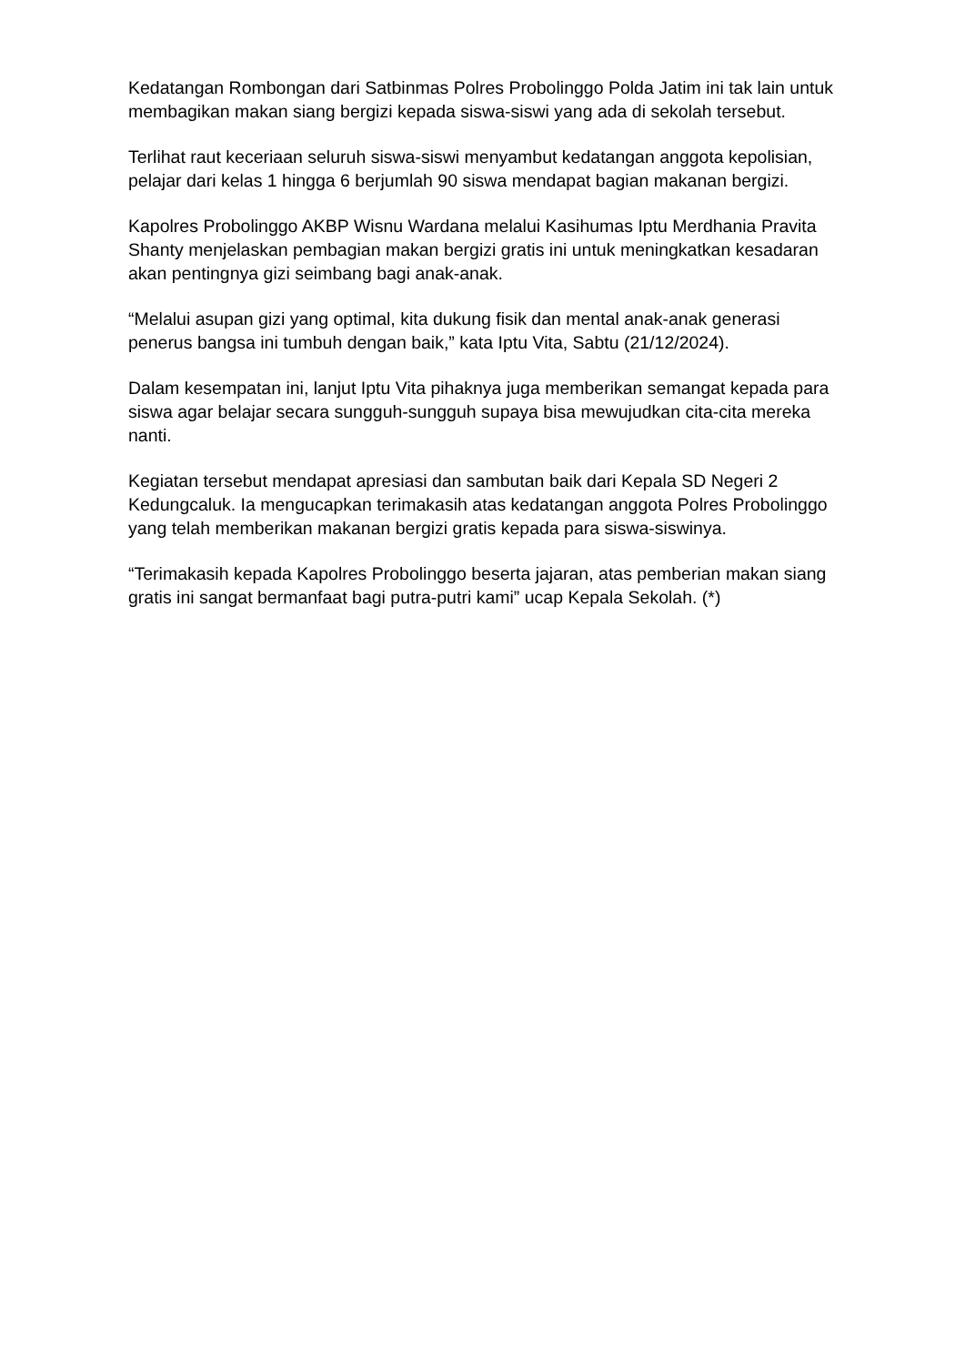Kedatangan Rombongan dari Satbinmas Polres Probolinggo Polda Jatim ini tak lain untuk membagikan makan siang bergizi kepada siswa-siswi yang ada di sekolah tersebut.
Terlihat raut keceriaan seluruh siswa-siswi menyambut kedatangan anggota kepolisian, pelajar dari kelas 1 hingga 6 berjumlah 90 siswa mendapat bagian makanan bergizi.
Kapolres Probolinggo AKBP Wisnu Wardana melalui Kasihumas Iptu Merdhania Pravita Shanty menjelaskan pembagian makan bergizi gratis ini untuk meningkatkan kesadaran akan pentingnya gizi seimbang bagi anak-anak.
“Melalui asupan gizi yang optimal, kita dukung fisik dan mental anak-anak generasi penerus bangsa ini tumbuh dengan baik,” kata Iptu Vita, Sabtu (21/12/2024).
Dalam kesempatan ini, lanjut Iptu Vita pihaknya juga memberikan semangat kepada para siswa agar belajar secara sungguh-sungguh supaya bisa mewujudkan cita-cita mereka nanti.
Kegiatan tersebut mendapat apresiasi dan sambutan baik dari Kepala SD Negeri 2 Kedungcaluk. Ia mengucapkan terimakasih atas kedatangan anggota Polres Probolinggo yang telah memberikan makanan bergizi gratis kepada para siswa-siswinya.
“Terimakasih kepada Kapolres Probolinggo beserta jajaran, atas pemberian makan siang gratis ini sangat bermanfaat bagi putra-putri kami” ucap Kepala Sekolah. (*)